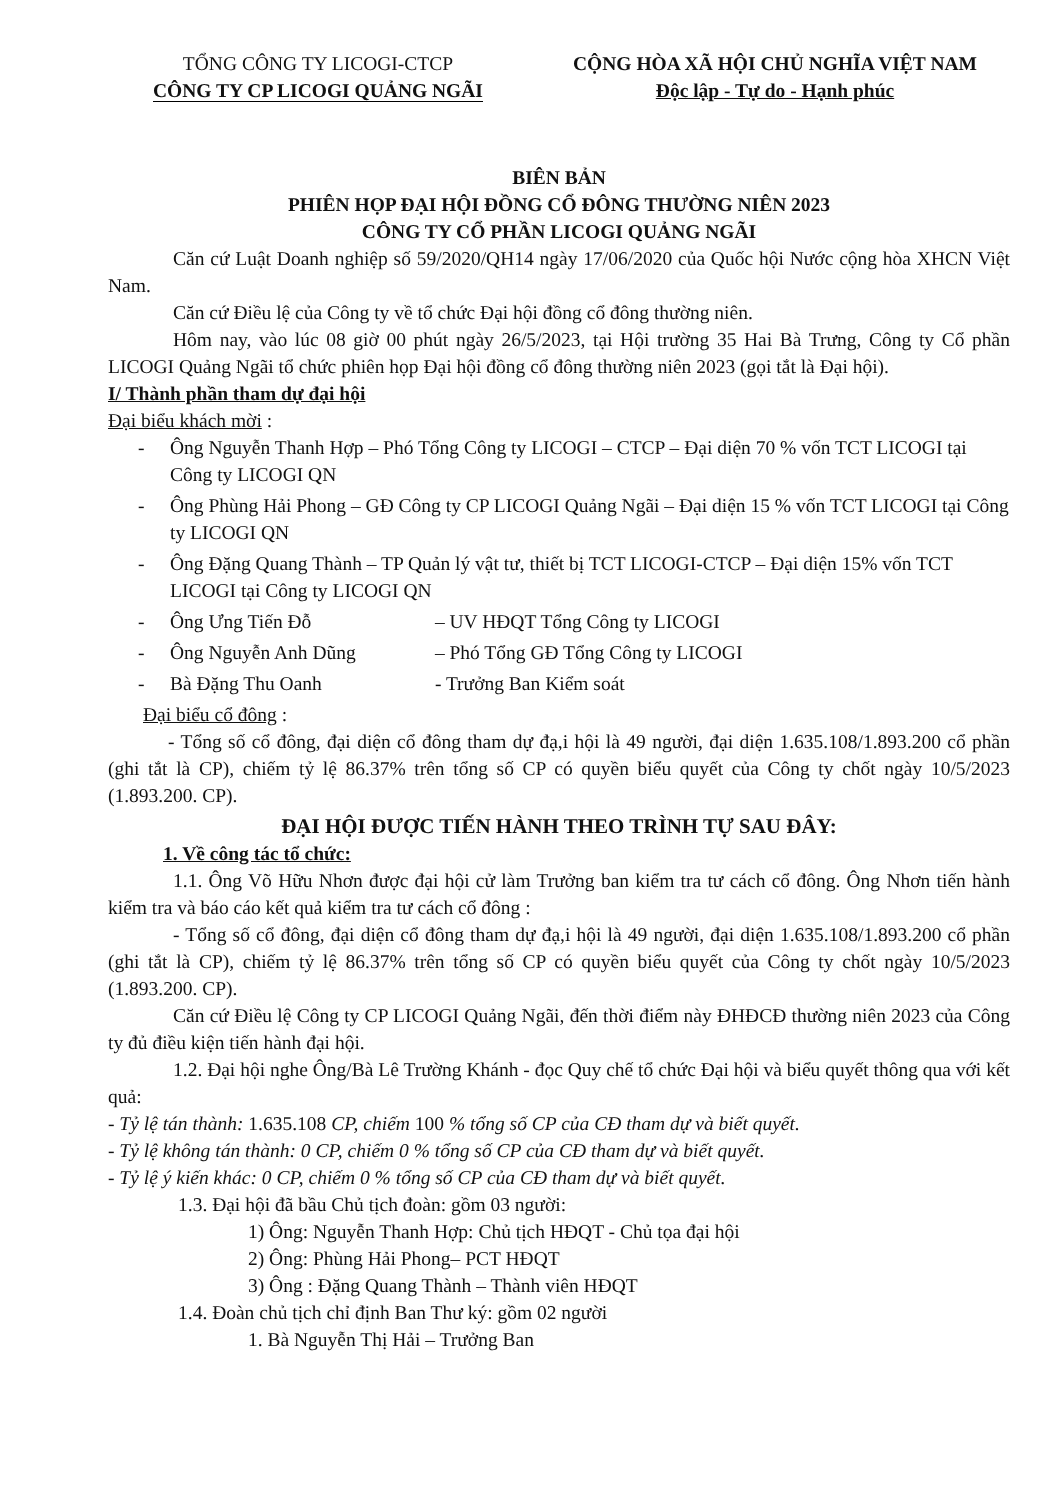TỔNG CÔNG TY LICOGI-CTCP
CÔNG TY CP LICOGI QUẢNG NGÃI
CỘNG HÒA XÃ HỘI CHỦ NGHĨA VIỆT NAM
Độc lập - Tự do - Hạnh phúc
BIÊN BẢN
PHIÊN HỌP ĐẠI HỘI ĐỒNG CỔ ĐÔNG THƯỜNG NIÊN 2023
CÔNG TY CỔ PHẦN LICOGI QUẢNG NGÃI
Căn cứ Luật Doanh nghiệp số 59/2020/QH14 ngày 17/06/2020 của Quốc hội Nước cộng hòa XHCN Việt Nam.
Căn cứ Điều lệ của Công ty về tổ chức Đại hội đồng cổ đông thường niên.
Hôm nay, vào lúc 08 giờ 00 phút ngày 26/5/2023, tại Hội trường 35 Hai Bà Trưng, Công ty Cổ phần LICOGI Quảng Ngãi tổ chức phiên họp Đại hội đồng cổ đông thường niên 2023 (gọi tắt là Đại hội).
I/ Thành phần tham dự đại hội
Đại biểu khách mời :
- Ông Nguyễn Thanh Hợp – Phó Tổng Công ty LICOGI – CTCP – Đại diện 70 % vốn TCT LICOGI tại Công ty LICOGI QN
- Ông Phùng Hải Phong – GĐ Công ty CP LICOGI Quảng Ngãi – Đại diện 15 % vốn TCT LICOGI tại Công ty LICOGI QN
- Ông Đặng Quang Thành – TP Quản lý vật tư, thiết bị TCT LICOGI-CTCP – Đại diện 15% vốn TCT LICOGI tại Công ty LICOGI QN
- Ông Ưng Tiến Đỗ – UV HĐQT Tổng Công ty LICOGI
- Ông Nguyễn Anh Dũng – Phó Tổng GĐ Tổng Công ty LICOGI
- Bà Đặng Thu Oanh - Trưởng Ban Kiểm soát
Đại biểu cổ đông :
- Tổng số cổ đông, đại diện cổ đông tham dự đạ,i hội là 49 người, đại diện 1.635.108/1.893.200 cổ phần (ghi tắt là CP), chiếm tỷ lệ 86.37% trên tổng số CP có quyền biểu quyết của Công ty chốt ngày 10/5/2023 (1.893.200. CP).
ĐẠI HỘI ĐƯỢC TIẾN HÀNH THEO TRÌNH TỰ SAU ĐÂY:
1. Về công tác tổ chức:
1.1. Ông Võ Hữu Nhơn được đại hội cử làm Trưởng ban kiểm tra tư cách cổ đông. Ông Nhơn tiến hành kiểm tra và báo cáo kết quả kiểm tra tư cách cổ đông :
- Tổng số cổ đông, đại diện cổ đông tham dự đạ,i hội là 49 người, đại diện 1.635.108/1.893.200 cổ phần (ghi tắt là CP), chiếm tỷ lệ 86.37% trên tổng số CP có quyền biểu quyết của Công ty chốt ngày 10/5/2023 (1.893.200. CP).
Căn cứ Điều lệ Công ty CP LICOGI Quảng Ngãi, đến thời điểm này ĐHĐCĐ thường niên 2023 của Công ty đủ điều kiện tiến hành đại hội.
1.2. Đại hội nghe Ông/Bà Lê Trường Khánh - đọc Quy chế tổ chức Đại hội và biểu quyết thông qua với kết quả:
- Tỷ lệ tán thành: 1.635.108 CP, chiếm 100 % tổng số CP của CĐ tham dự và biết quyết.
- Tỷ lệ không tán thành: 0 CP, chiếm 0 % tổng số CP của CĐ tham dự và biết quyết.
- Tỷ lệ ý kiến khác: 0 CP, chiếm 0 % tổng số CP của CĐ tham dự và biết quyết.
1.3. Đại hội đã bầu Chủ tịch đoàn: gồm 03 người:
1) Ông: Nguyễn Thanh Hợp: Chủ tịch HĐQT - Chủ tọa đại hội
2) Ông: Phùng Hải Phong– PCT HĐQT
3) Ông : Đặng Quang Thành – Thành viên HĐQT
1.4. Đoàn chủ tịch chỉ định Ban Thư ký: gồm 02 người
1. Bà Nguyễn Thị Hải – Trưởng Ban